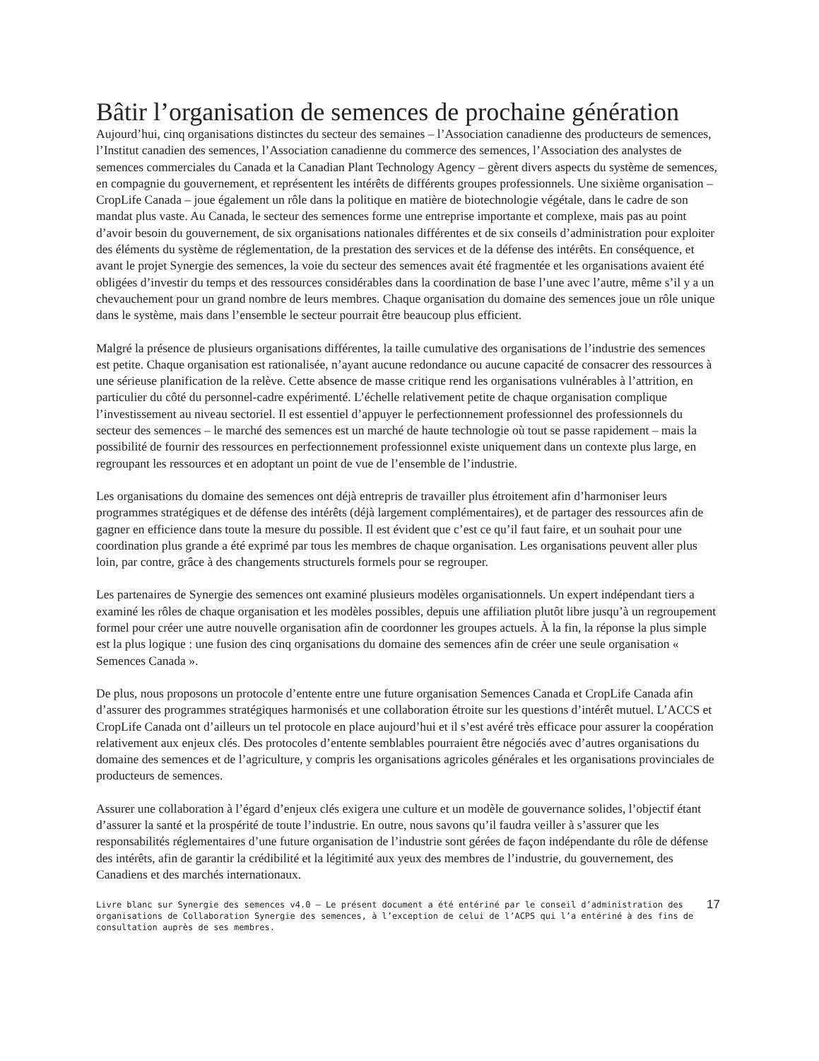Bâtir l’organisation de semences de prochaine génération
Aujourd’hui, cinq organisations distinctes du secteur des semaines – l’Association canadienne des producteurs de semences, l’Institut canadien des semences, l’Association canadienne du commerce des semences, l’Association des analystes de semences commerciales du Canada et la Canadian Plant Technology Agency – gèrent divers aspects du système de semences, en compagnie du gouvernement, et représentent les intérêts de différents groupes professionnels. Une sixième organisation – CropLife Canada – joue également un rôle dans la politique en matière de biotechnologie végétale, dans le cadre de son mandat plus vaste. Au Canada, le secteur des semences forme une entreprise importante et complexe, mais pas au point d’avoir besoin du gouvernement, de six organisations nationales différentes et de six conseils d’administration pour exploiter des éléments du système de réglementation, de la prestation des services et de la défense des intérêts. En conséquence, et avant le projet Synergie des semences, la voie du secteur des semences avait été fragmentée et les organisations avaient été obligées d’investir du temps et des ressources considérables dans la coordination de base l’une avec l’autre, même s’il y a un chevauchement pour un grand nombre de leurs membres. Chaque organisation du domaine des semences joue un rôle unique dans le système, mais dans l’ensemble le secteur pourrait être beaucoup plus efficient.
Malgré la présence de plusieurs organisations différentes, la taille cumulative des organisations de l’industrie des semences est petite. Chaque organisation est rationalisée, n’ayant aucune redondance ou aucune capacité de consacrer des ressources à une sérieuse planification de la relève. Cette absence de masse critique rend les organisations vulnérables à l’attrition, en particulier du côté du personnel-cadre expérimenté. L’échelle relativement petite de chaque organisation complique l’investissement au niveau sectoriel. Il est essentiel d’appuyer le perfectionnement professionnel des professionnels du secteur des semences – le marché des semences est un marché de haute technologie où tout se passe rapidement – mais la possibilité de fournir des ressources en perfectionnement professionnel existe uniquement dans un contexte plus large, en regroupant les ressources et en adoptant un point de vue de l’ensemble de l’industrie.
Les organisations du domaine des semences ont déjà entrepris de travailler plus étroitement afin d’harmoniser leurs programmes stratégiques et de défense des intérêts (déjà largement complémentaires), et de partager des ressources afin de gagner en efficience dans toute la mesure du possible. Il est évident que c’est ce qu’il faut faire, et un souhait pour une coordination plus grande a été exprimé par tous les membres de chaque organisation. Les organisations peuvent aller plus loin, par contre, grâce à des changements structurels formels pour se regrouper.
Les partenaires de Synergie des semences ont examiné plusieurs modèles organisationnels. Un expert indépendant tiers a examiné les rôles de chaque organisation et les modèles possibles, depuis une affiliation plutôt libre jusqu’à un regroupement formel pour créer une autre nouvelle organisation afin de coordonner les groupes actuels. À la fin, la réponse la plus simple est la plus logique : une fusion des cinq organisations du domaine des semences afin de créer une seule organisation « Semences Canada ».
De plus, nous proposons un protocole d’entente entre une future organisation Semences Canada et CropLife Canada afin d’assurer des programmes stratégiques harmonisés et une collaboration étroite sur les questions d’intérêt mutuel. L’ACCS et CropLife Canada ont d’ailleurs un tel protocole en place aujourd’hui et il s’est avéré très efficace pour assurer la coopération relativement aux enjeux clés. Des protocoles d’entente semblables pourraient être négociés avec d’autres organisations du domaine des semences et de l’agriculture, y compris les organisations agricoles générales et les organisations provinciales de producteurs de semences.
Assurer une collaboration à l’égard d’enjeux clés exigera une culture et un modèle de gouvernance solides, l’objectif étant d’assurer la santé et la prospérité de toute l’industrie. En outre, nous savons qu’il faudra veiller à s’assurer que les responsabilités réglementaires d’une future organisation de l’industrie sont gérées de façon indépendante du rôle de défense des intérêts, afin de garantir la crédibilité et la légitimité aux yeux des membres de l’industrie, du gouvernement, des Canadiens et des marchés internationaux.
Livre blanc sur Synergie des semences v4.0 – Le présent document a été entériné par le conseil d’administration des organisations de Collaboration Synergie des semences, à l’exception de celui de l’ACPS qui l’a entériné à des fins de consultation auprès de ses membres.
17